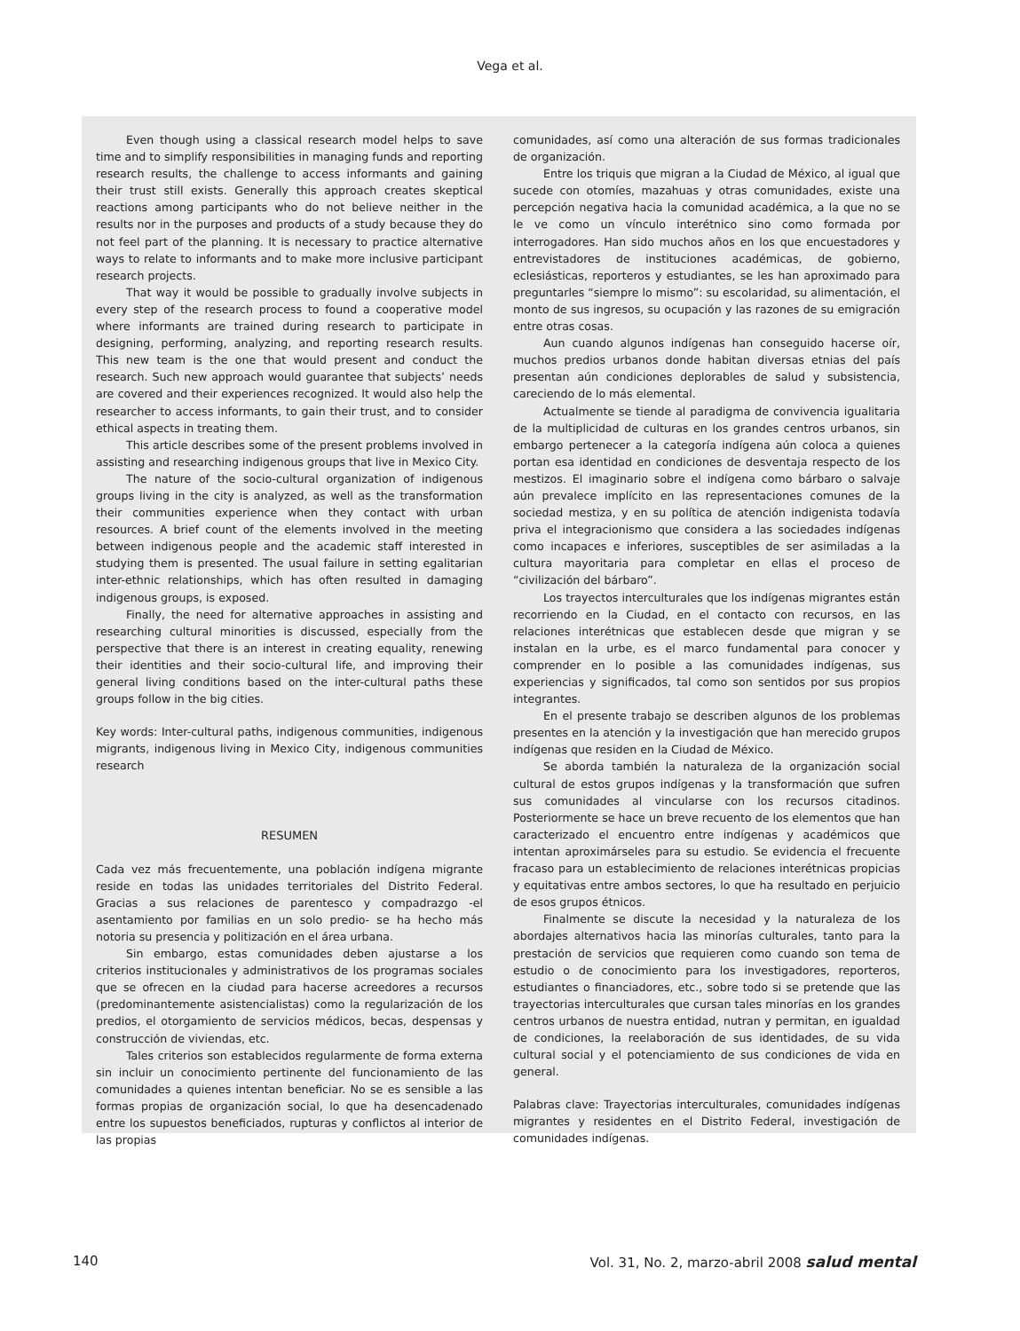Vega et al.
Even though using a classical research model helps to save time and to simplify responsibilities in managing funds and reporting research results, the challenge to access informants and gaining their trust still exists. Generally this approach creates skeptical reactions among participants who do not believe neither in the results nor in the purposes and products of a study because they do not feel part of the planning. It is necessary to practice alternative ways to relate to informants and to make more inclusive participant research projects.
That way it would be possible to gradually involve subjects in every step of the research process to found a cooperative model where informants are trained during research to participate in designing, performing, analyzing, and reporting research results. This new team is the one that would present and conduct the research. Such new approach would guarantee that subjects’ needs are covered and their experiences recognized. It would also help the researcher to access informants, to gain their trust, and to consider ethical aspects in treating them.
This article describes some of the present problems involved in assisting and researching indigenous groups that live in Mexico City.
The nature of the socio-cultural organization of indigenous groups living in the city is analyzed, as well as the transformation their communities experience when they contact with urban resources. A brief count of the elements involved in the meeting between indigenous people and the academic staff interested in studying them is presented. The usual failure in setting egalitarian inter-ethnic relationships, which has often resulted in damaging indigenous groups, is exposed.
Finally, the need for alternative approaches in assisting and researching cultural minorities is discussed, especially from the perspective that there is an interest in creating equality, renewing their identities and their socio-cultural life, and improving their general living conditions based on the inter-cultural paths these groups follow in the big cities.
Key words: Inter-cultural paths, indigenous communities, indigenous migrants, indigenous living in Mexico City, indigenous communities research
RESUMEN
Cada vez más frecuentemente, una población indígena migrante reside en todas las unidades territoriales del Distrito Federal. Gracias a sus relaciones de parentesco y compadrazgo -el asentamiento por familias en un solo predio- se ha hecho más notoria su presencia y politización en el área urbana.
Sin embargo, estas comunidades deben ajustarse a los criterios institucionales y administrativos de los programas sociales que se ofrecen en la ciudad para hacerse acreedores a recursos (predominantemente asistencialistas) como la regularización de los predios, el otorgamiento de servicios médicos, becas, despensas y construcción de viviendas, etc.
Tales criterios son establecidos regularmente de forma externa sin incluir un conocimiento pertinente del funcionamiento de las comunidades a quienes intentan beneficiar. No se es sensible a las formas propias de organización social, lo que ha desencadenado entre los supuestos beneficiados, rupturas y conflictos al interior de las propias
comunidades, así como una alteración de sus formas tradicionales de organización.
Entre los triquis que migran a la Ciudad de México, al igual que sucede con otomíes, mazahuas y otras comunidades, existe una percepción negativa hacia la comunidad académica, a la que no se le ve como un vínculo interétnico sino como formada por interrogadores. Han sido muchos años en los que encuestadores y entrevistadores de instituciones académicas, de gobierno, eclesiásticas, reporteros y estudiantes, se les han aproximado para preguntarles “siempre lo mismo”: su escolaridad, su alimentación, el monto de sus ingresos, su ocupación y las razones de su emigración entre otras cosas.
Aun cuando algunos indígenas han conseguido hacerse oír, muchos predios urbanos donde habitan diversas etnias del país presentan aún condiciones deplorables de salud y subsistencia, careciendo de lo más elemental.
Actualmente se tiende al paradigma de convivencia igualitaria de la multiplicidad de culturas en los grandes centros urbanos, sin embargo pertenecer a la categoría indígena aún coloca a quienes portan esa identidad en condiciones de desventaja respecto de los mestizos. El imaginario sobre el indígena como bárbaro o salvaje aún prevalece implícito en las representaciones comunes de la sociedad mestiza, y en su política de atención indigenista todavía priva el integracionismo que considera a las sociedades indígenas como incapaces e inferiores, susceptibles de ser asimiladas a la cultura mayoritaria para completar en ellas el proceso de “civilización del bárbaro”.
Los trayectos interculturales que los indígenas migrantes están recorriendo en la Ciudad, en el contacto con recursos, en las relaciones interétnicas que establecen desde que migran y se instalan en la urbe, es el marco fundamental para conocer y comprender en lo posible a las comunidades indígenas, sus experiencias y significados, tal como son sentidos por sus propios integrantes.
En el presente trabajo se describen algunos de los problemas presentes en la atención y la investigación que han merecido grupos indígenas que residen en la Ciudad de México.
Se aborda también la naturaleza de la organización social cultural de estos grupos indígenas y la transformación que sufren sus comunidades al vincularse con los recursos citadinos. Posteriormente se hace un breve recuento de los elementos que han caracterizado el encuentro entre indígenas y académicos que intentan aproximárseles para su estudio. Se evidencia el frecuente fracaso para un establecimiento de relaciones interétnicas propicias y equitativas entre ambos sectores, lo que ha resultado en perjuicio de esos grupos étnicos.
Finalmente se discute la necesidad y la naturaleza de los abordajes alternativos hacia las minorías culturales, tanto para la prestación de servicios que requieren como cuando son tema de estudio o de conocimiento para los investigadores, reporteros, estudiantes o financiadores, etc., sobre todo si se pretende que las trayectorias interculturales que cursan tales minorías en los grandes centros urbanos de nuestra entidad, nutran y permitan, en igualdad de condiciones, la reelaboración de sus identidades, de su vida cultural social y el potenciamiento de sus condiciones de vida en general.
Palabras clave: Trayectorias interculturales, comunidades indígenas migrantes y residentes en el Distrito Federal, investigación de comunidades indígenas.
140 Vol. 31, No. 2, marzo-abril 2008 salud mental